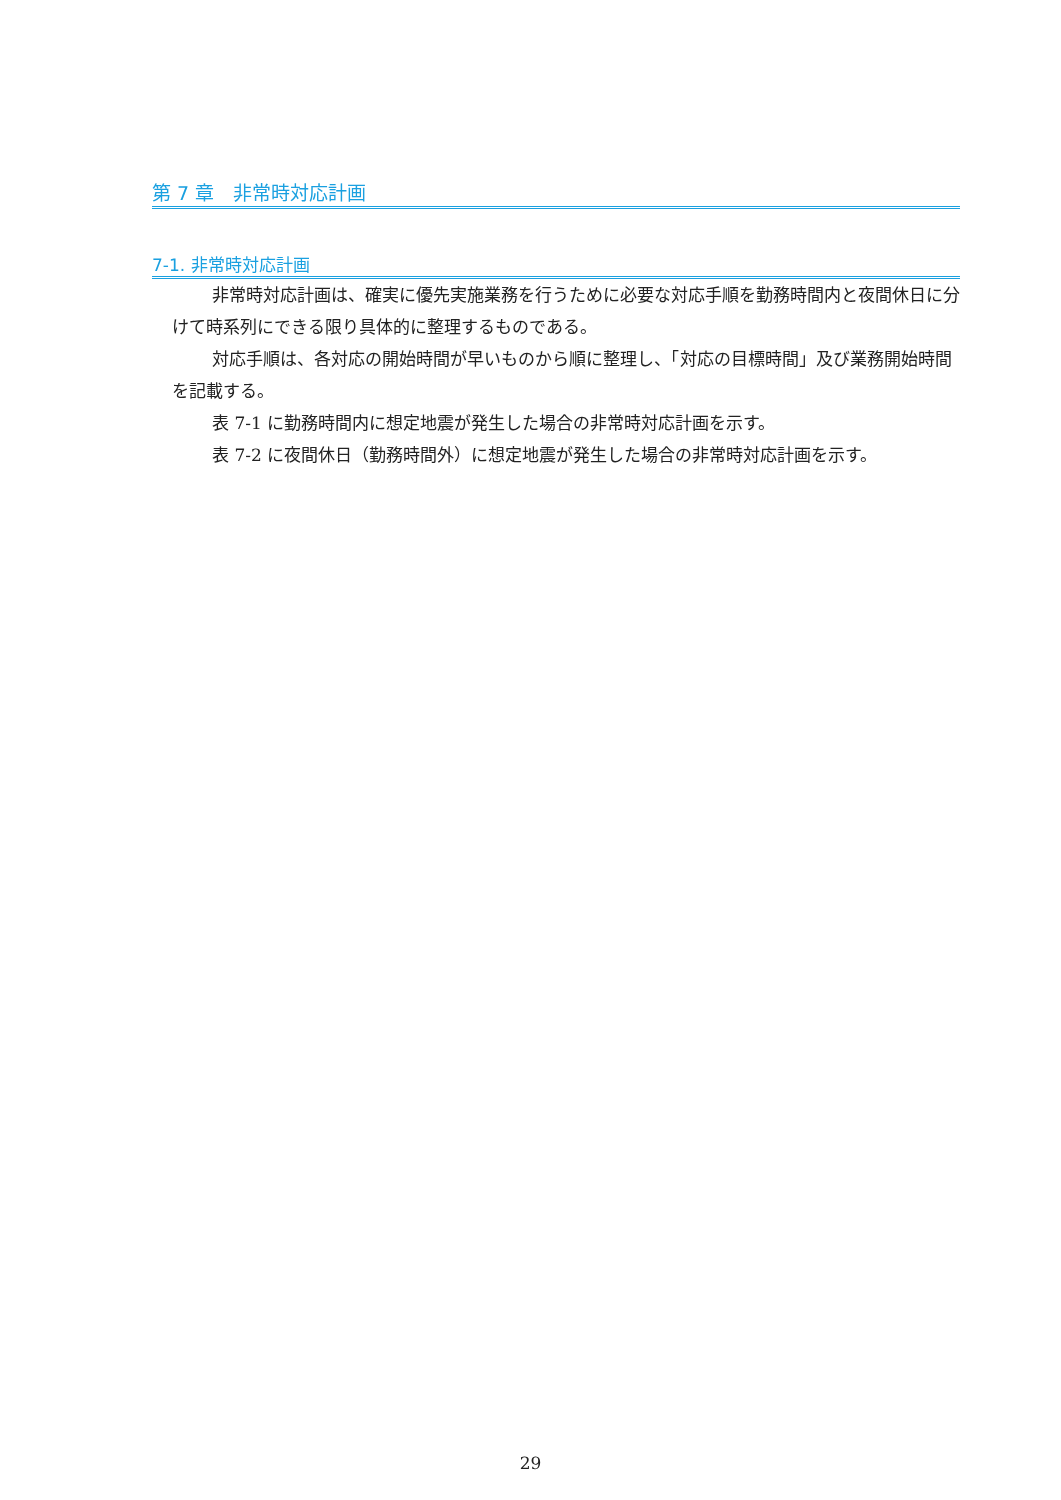第 7 章　非常時対応計画
7-1. 非常時対応計画
非常時対応計画は、確実に優先実施業務を行うために必要な対応手順を勤務時間内と夜間休日に分けて時系列にできる限り具体的に整理するものである。
対応手順は、各対応の開始時間が早いものから順に整理し、「対応の目標時間」及び業務開始時間を記載する。
表 7-1 に勤務時間内に想定地震が発生した場合の非常時対応計画を示す。
表 7-2 に夜間休日（勤務時間外）に想定地震が発生した場合の非常時対応計画を示す。
29